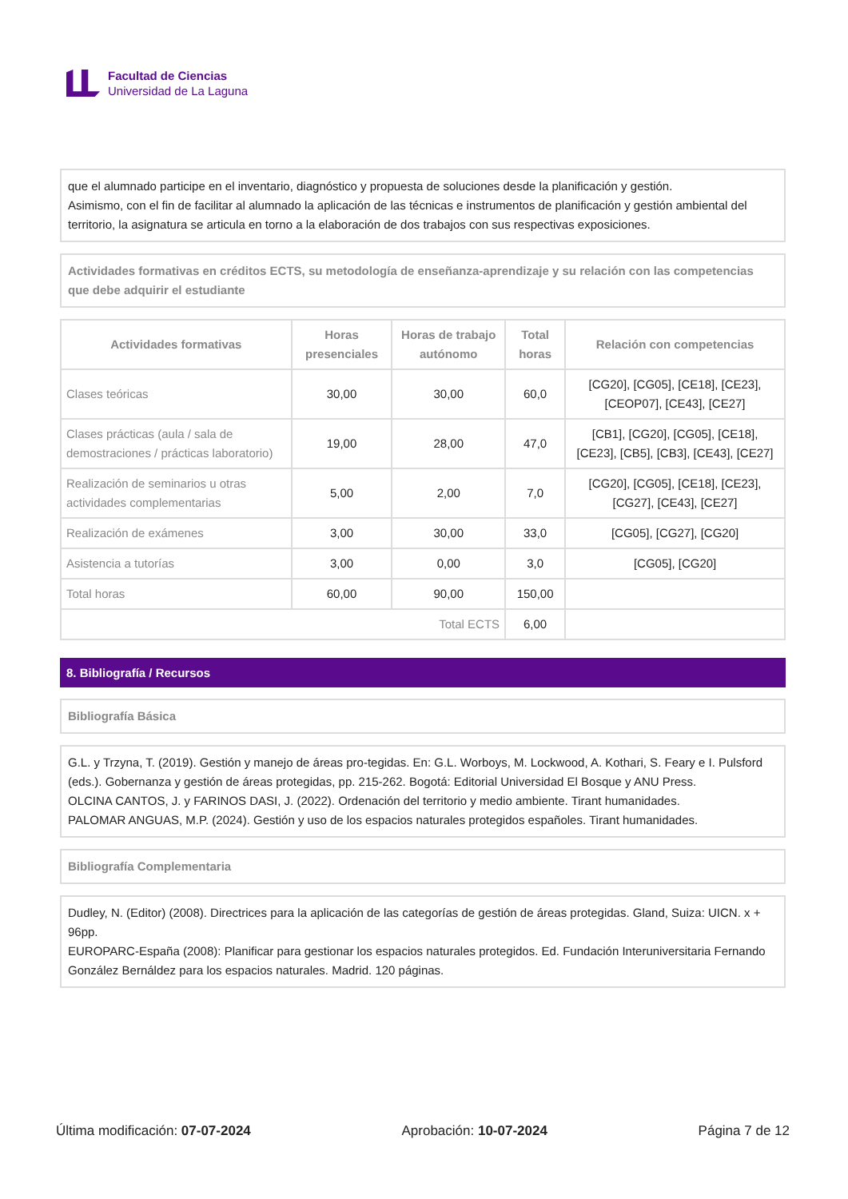Facultad de Ciencias
Universidad de La Laguna
que el alumnado participe en el inventario, diagnóstico y propuesta de soluciones desde la planificación y gestión.
Asimismo, con el fin de facilitar al alumnado la aplicación de las técnicas e instrumentos de planificación y gestión ambiental del territorio, la asignatura se articula en torno a la elaboración de dos trabajos con sus respectivas exposiciones.
Actividades formativas en créditos ECTS, su metodología de enseñanza-aprendizaje y su relación con las competencias que debe adquirir el estudiante
| Actividades formativas | Horas presenciales | Horas de trabajo autónomo | Total horas | Relación con competencias |
| --- | --- | --- | --- | --- |
| Clases teóricas | 30,00 | 30,00 | 60,0 | [CG20], [CG05], [CE18], [CE23], [CEOP07], [CE43], [CE27] |
| Clases prácticas (aula / sala de demostraciones / prácticas laboratorio) | 19,00 | 28,00 | 47,0 | [CB1], [CG20], [CG05], [CE18], [CE23], [CB5], [CB3], [CE43], [CE27] |
| Realización de seminarios u otras actividades complementarias | 5,00 | 2,00 | 7,0 | [CG20], [CG05], [CE18], [CE23], [CG27], [CE43], [CE27] |
| Realización de exámenes | 3,00 | 30,00 | 33,0 | [CG05], [CG27], [CG20] |
| Asistencia a tutorías | 3,00 | 0,00 | 3,0 | [CG05], [CG20] |
| Total horas | 60,00 | 90,00 | 150,00 | |
| Total ECTS | | | 6,00 | |
8. Bibliografía / Recursos
Bibliografía Básica
G.L. y Trzyna, T. (2019). Gestión y manejo de áreas pro-tegidas. En: G.L. Worboys, M. Lockwood, A. Kothari, S. Feary e I. Pulsford (eds.). Gobernanza y gestión de áreas protegidas, pp. 215-262. Bogotá: Editorial Universidad El Bosque y ANU Press.
OLCINA CANTOS, J. y FARINOS DASI, J. (2022). Ordenación del territorio y medio ambiente. Tirant humanidades.
PALOMAR ANGUAS, M.P. (2024). Gestión y uso de los espacios naturales protegidos españoles. Tirant humanidades.
Bibliografía Complementaria
Dudley, N. (Editor) (2008). Directrices para la aplicación de las categorías de gestión de áreas protegidas. Gland, Suiza: UICN. x + 96pp.
EUROPARC-España (2008): Planificar para gestionar los espacios naturales protegidos. Ed. Fundación Interuniversitaria Fernando González Bernáldez para los espacios naturales. Madrid. 120 páginas.
Última modificación: 07-07-2024 Aprobación: 10-07-2024 Página 7 de 12